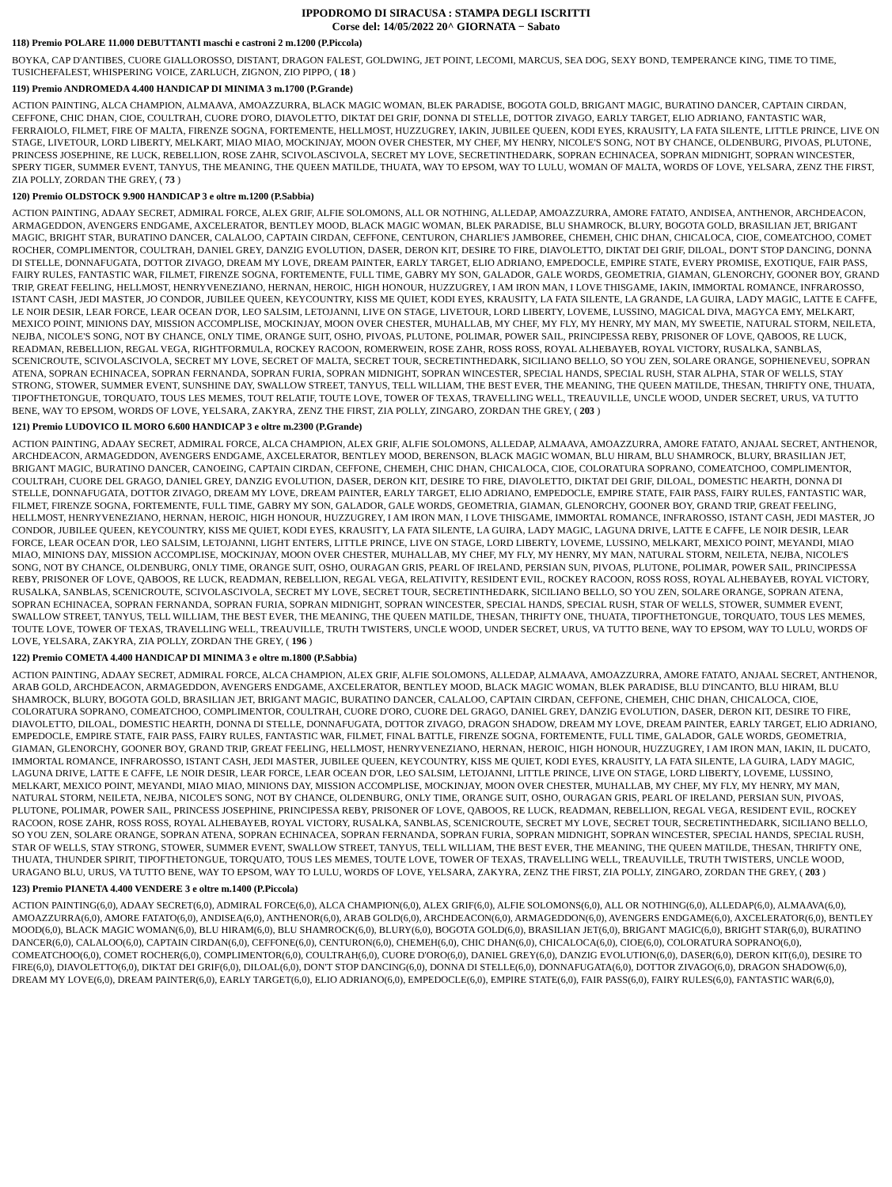IPPODROMO DI SIRACUSA : STAMPA DEGLI ISCRITTI
Corse del: 14/05/2022 20^ GIORNATA − Sabato
118) Premio POLARE 11.000 DEBUTTANTI maschi e castroni 2 m.1200 (P.Piccola)
BOYKA, CAP D'ANTIBES, CUORE GIALLOROSSO, DISTANT, DRAGON FALEST, GOLDWING, JET POINT, LECOMI, MARCUS, SEA DOG, SEXY BOND, TEMPERANCE KING, TIME TO TIME, TUSICHEFALEST, WHISPERING VOICE, ZARLUCH, ZIGNON, ZIO PIPPO, ( 18 )
119) Premio ANDROMEDA 4.400 HANDICAP DI MINIMA 3 m.1700 (P.Grande)
ACTION PAINTING, ALCA CHAMPION, ALMAAVA, AMOAZZURRA, BLACK MAGIC WOMAN, BLEK PARADISE, BOGOTA GOLD, BRIGANT MAGIC, BURATINO DANCER, CAPTAIN CIRDAN, CEFFONE, CHIC DHAN, CIOE, COULTRAH, CUORE D'ORO, DIAVOLETTO, DIKTAT DEI GRIF, DONNA DI STELLE, DOTTOR ZIVAGO, EARLY TARGET, ELIO ADRIANO, FANTASTIC WAR, FERRAIOLO, FILMET, FIRE OF MALTA, FIRENZE SOGNA, FORTEMENTE, HELLMOST, HUZZUGREY, IAKIN, JUBILEE QUEEN, KODI EYES, KRAUSITY, LA FATA SILENTE, LITTLE PRINCE, LIVE ON STAGE, LIVETOUR, LORD LIBERTY, MELKART, MIAO MIAO, MOCKINJAY, MOON OVER CHESTER, MY CHEF, MY HENRY, NICOLE'S SONG, NOT BY CHANCE, OLDENBURG, PIVOAS, PLUTONE, PRINCESS JOSEPHINE, RE LUCK, REBELLION, ROSE ZAHR, SCIVOLASCIVOLA, SECRET MY LOVE, SECRETINTHEDARK, SOPRAN ECHINACEA, SOPRAN MIDNIGHT, SOPRAN WINCESTER, SPERY TIGER, SUMMER EVENT, TANYUS, THE MEANING, THE QUEEN MATILDE, THUATA, WAY TO EPSOM, WAY TO LULU, WOMAN OF MALTA, WORDS OF LOVE, YELSARA, ZENZ THE FIRST, ZIA POLLY, ZORDAN THE GREY, ( 73 )
120) Premio OLDSTOCK 9.900 HANDICAP 3 e oltre m.1200 (P.Sabbia)
ACTION PAINTING, ADAAY SECRET, ADMIRAL FORCE, ALEX GRIF, ALFIE SOLOMONS, ALL OR NOTHING, ALLEDAP, AMOAZZURRA, AMORE FATATO, ANDISEA, ANTHENOR, ARCHDEACON, ARMAGEDDON, AVENGERS ENDGAME, AXCELERATOR, BENTLEY MOOD, BLACK MAGIC WOMAN, BLEK PARADISE, BLU SHAMROCK, BLURY, BOGOTA GOLD, BRASILIAN JET, BRIGANT MAGIC, BRIGHT STAR, BURATINO DANCER, CALALOO, CAPTAIN CIRDAN, CEFFONE, CENTURON, CHARLIE'S JAMBOREE, CHEMEH, CHIC DHAN, CHICALOCA, CIOE, COMEATCHOO, COMET ROCHER, COMPLIMENTOR, COULTRAH, DANIEL GREY, DANZIG EVOLUTION, DASER, DERON KIT, DESIRE TO FIRE, DIAVOLETTO, DIKTAT DEI GRIF, DILOAL, DON'T STOP DANCING, DONNA DI STELLE, DONNAFUGATA, DOTTOR ZIVAGO, DREAM MY LOVE, DREAM PAINTER, EARLY TARGET, ELIO ADRIANO, EMPEDOCLE, EMPIRE STATE, EVERY PROMISE, EXOTIQUE, FAIR PASS, FAIRY RULES, FANTASTIC WAR, FILMET, FIRENZE SOGNA, FORTEMENTE, FULL TIME, GABRY MY SON, GALADOR, GALE WORDS, GEOMETRIA, GIAMAN, GLENORCHY, GOONER BOY, GRAND TRIP, GREAT FEELING, HELLMOST, HENRYVENEZIANO, HERNAN, HEROIC, HIGH HONOUR, HUZZUGREY, I AM IRON MAN, I LOVE THISGAME, IAKIN, IMMORTAL ROMANCE, INFRAROSSO, ISTANT CASH, JEDI MASTER, JO CONDOR, JUBILEE QUEEN, KEYCOUNTRY, KISS ME QUIET, KODI EYES, KRAUSITY, LA FATA SILENTE, LA GRANDE, LA GUIRA, LADY MAGIC, LATTE E CAFFE, LE NOIR DESIR, LEAR FORCE, LEAR OCEAN D'OR, LEO SALSIM, LETOJANNI, LIVE ON STAGE, LIVETOUR, LORD LIBERTY, LOVEME, LUSSINO, MAGICAL DIVA, MAGYCA EMY, MELKART, MEXICO POINT, MINIONS DAY, MISSION ACCOMPLISE, MOCKINJAY, MOON OVER CHESTER, MUHALLAB, MY CHEF, MY FLY, MY HENRY, MY MAN, MY SWEETIE, NATURAL STORM, NEILETA, NEJBA, NICOLE'S SONG, NOT BY CHANCE, ONLY TIME, ORANGE SUIT, OSHO, PIVOAS, PLUTONE, POLIMAR, POWER SAIL, PRINCIPESSA REBY, PRISONER OF LOVE, QABOOS, RE LUCK, READMAN, REBELLION, REGAL VEGA, RIGHTFORMULA, ROCKEY RACOON, ROMERWEIN, ROSE ZAHR, ROSS ROSS, ROYAL ALHEBAYEB, ROYAL VICTORY, RUSALKA, SANBLAS, SCENICROUTE, SCIVOLASCIVOLA, SECRET MY LOVE, SECRET OF MALTA, SECRET TOUR, SECRETINTHEDARK, SICILIANO BELLO, SO YOU ZEN, SOLARE ORANGE, SOPHIENEVEU, SOPRAN ATENA, SOPRAN ECHINACEA, SOPRAN FERNANDA, SOPRAN FURIA, SOPRAN MIDNIGHT, SOPRAN WINCESTER, SPECIAL HANDS, SPECIAL RUSH, STAR ALPHA, STAR OF WELLS, STAY STRONG, STOWER, SUMMER EVENT, SUNSHINE DAY, SWALLOW STREET, TANYUS, TELL WILLIAM, THE BEST EVER, THE MEANING, THE QUEEN MATILDE, THESAN, THRIFTY ONE, THUATA, TIPOFTHETONGUE, TORQUATO, TOUS LES MEMES, TOUT RELATIF, TOUTE LOVE, TOWER OF TEXAS, TRAVELLING WELL, TREAUVILLE, UNCLE WOOD, UNDER SECRET, URUS, VA TUTTO BENE, WAY TO EPSOM, WORDS OF LOVE, YELSARA, ZAKYRA, ZENZ THE FIRST, ZIA POLLY, ZINGARO, ZORDAN THE GREY, ( 203 )
121) Premio LUDOVICO IL MORO 6.600 HANDICAP 3 e oltre m.2300 (P.Grande)
ACTION PAINTING, ADAAY SECRET, ADMIRAL FORCE, ALCA CHAMPION, ALEX GRIF, ALFIE SOLOMONS, ALLEDAP, ALMAAVA, AMOAZZURRA, AMORE FATATO, ANJAAL SECRET, ANTHENOR, ARCHDEACON, ARMAGEDDON, AVENGERS ENDGAME, AXCELERATOR, BENTLEY MOOD, BERENSON, BLACK MAGIC WOMAN, BLU HIRAM, BLU SHAMROCK, BLURY, BRASILIAN JET, BRIGANT MAGIC, BURATINO DANCER, CANOEING, CAPTAIN CIRDAN, CEFFONE, CHEMEH, CHIC DHAN, CHICALOCA, CIOE, COLORATURA SOPRANO, COMEATCHOO, COMPLIMENTOR, COULTRAH, CUORE DEL GRAGO, DANIEL GREY, DANZIG EVOLUTION, DASER, DERON KIT, DESIRE TO FIRE, DIAVOLETTO, DIKTAT DEI GRIF, DILOAL, DOMESTIC HEARTH, DONNA DI STELLE, DONNAFUGATA, DOTTOR ZIVAGO, DREAM MY LOVE, DREAM PAINTER, EARLY TARGET, ELIO ADRIANO, EMPEDOCLE, EMPIRE STATE, FAIR PASS, FAIRY RULES, FANTASTIC WAR, FILMET, FIRENZE SOGNA, FORTEMENTE, FULL TIME, GABRY MY SON, GALADOR, GALE WORDS, GEOMETRIA, GIAMAN, GLENORCHY, GOONER BOY, GRAND TRIP, GREAT FEELING, HELLMOST, HENRYVENEZIANO, HERNAN, HEROIC, HIGH HONOUR, HUZZUGREY, I AM IRON MAN, I LOVE THISGAME, IMMORTAL ROMANCE, INFRAROSSO, ISTANT CASH, JEDI MASTER, JO CONDOR, JUBILEE QUEEN, KEYCOUNTRY, KISS ME QUIET, KODI EYES, KRAUSITY, LA FATA SILENTE, LA GUIRA, LADY MAGIC, LAGUNA DRIVE, LATTE E CAFFE, LE NOIR DESIR, LEAR FORCE, LEAR OCEAN D'OR, LEO SALSIM, LETOJANNI, LIGHT ENTERS, LITTLE PRINCE, LIVE ON STAGE, LORD LIBERTY, LOVEME, LUSSINO, MELKART, MEXICO POINT, MEYANDI, MIAO MIAO, MINIONS DAY, MISSION ACCOMPLISE, MOCKINJAY, MOON OVER CHESTER, MUHALLAB, MY CHEF, MY FLY, MY HENRY, MY MAN, NATURAL STORM, NEILETA, NEJBA, NICOLE'S SONG, NOT BY CHANCE, OLDENBURG, ONLY TIME, ORANGE SUIT, OSHO, OURAGAN GRIS, PEARL OF IRELAND, PERSIAN SUN, PIVOAS, PLUTONE, POLIMAR, POWER SAIL, PRINCIPESSA REBY, PRISONER OF LOVE, QABOOS, RE LUCK, READMAN, REBELLION, REGAL VEGA, RELATIVITY, RESIDENT EVIL, ROCKEY RACOON, ROSS ROSS, ROYAL ALHEBAYEB, ROYAL VICTORY, RUSALKA, SANBLAS, SCENICROUTE, SCIVOLASCIVOLA, SECRET MY LOVE, SECRET TOUR, SECRETINTHEDARK, SICILIANO BELLO, SO YOU ZEN, SOLARE ORANGE, SOPRAN ATENA, SOPRAN ECHINACEA, SOPRAN FERNANDA, SOPRAN FURIA, SOPRAN MIDNIGHT, SOPRAN WINCESTER, SPECIAL HANDS, SPECIAL RUSH, STAR OF WELLS, STOWER, SUMMER EVENT, SWALLOW STREET, TANYUS, TELL WILLIAM, THE BEST EVER, THE MEANING, THE QUEEN MATILDE, THESAN, THRIFTY ONE, THUATA, TIPOFTHETONGUE, TORQUATO, TOUS LES MEMES, TOUTE LOVE, TOWER OF TEXAS, TRAVELLING WELL, TREAUVILLE, TRUTH TWISTERS, UNCLE WOOD, UNDER SECRET, URUS, VA TUTTO BENE, WAY TO EPSOM, WAY TO LULU, WORDS OF LOVE, YELSARA, ZAKYRA, ZIA POLLY, ZORDAN THE GREY, ( 196 )
122) Premio COMETA 4.400 HANDICAP DI MINIMA 3 e oltre m.1800 (P.Sabbia)
ACTION PAINTING, ADAAY SECRET, ADMIRAL FORCE, ALCA CHAMPION, ALEX GRIF, ALFIE SOLOMONS, ALLEDAP, ALMAAVA, AMOAZZURRA, AMORE FATATO, ANJAAL SECRET, ANTHENOR, ARAB GOLD, ARCHDEACON, ARMAGEDDON, AVENGERS ENDGAME, AXCELERATOR, BENTLEY MOOD, BLACK MAGIC WOMAN, BLEK PARADISE, BLU D'INCANTO, BLU HIRAM, BLU SHAMROCK, BLURY, BOGOTA GOLD, BRASILIAN JET, BRIGANT MAGIC, BURATINO DANCER, CALALOO, CAPTAIN CIRDAN, CEFFONE, CHEMEH, CHIC DHAN, CHICALOCA, CIOE, COLORATURA SOPRANO, COMEATCHOO, COMPLIMENTOR, COULTRAH, CUORE D'ORO, CUORE DEL GRAGO, DANIEL GREY, DANZIG EVOLUTION, DASER, DERON KIT, DESIRE TO FIRE, DIAVOLETTO, DILOAL, DOMESTIC HEARTH, DONNA DI STELLE, DONNAFUGATA, DOTTOR ZIVAGO, DRAGON SHADOW, DREAM MY LOVE, DREAM PAINTER, EARLY TARGET, ELIO ADRIANO, EMPEDOCLE, EMPIRE STATE, FAIR PASS, FAIRY RULES, FANTASTIC WAR, FILMET, FINAL BATTLE, FIRENZE SOGNA, FORTEMENTE, FULL TIME, GALADOR, GALE WORDS, GEOMETRIA, GIAMAN, GLENORCHY, GOONER BOY, GRAND TRIP, GREAT FEELING, HELLMOST, HENRYVENEZIANO, HERNAN, HEROIC, HIGH HONOUR, HUZZUGREY, I AM IRON MAN, IAKIN, IL DUCATO, IMMORTAL ROMANCE, INFRAROSSO, ISTANT CASH, JEDI MASTER, JUBILEE QUEEN, KEYCOUNTRY, KISS ME QUIET, KODI EYES, KRAUSITY, LA FATA SILENTE, LA GUIRA, LADY MAGIC, LAGUNA DRIVE, LATTE E CAFFE, LE NOIR DESIR, LEAR FORCE, LEAR OCEAN D'OR, LEO SALSIM, LETOJANNI, LITTLE PRINCE, LIVE ON STAGE, LORD LIBERTY, LOVEME, LUSSINO, MELKART, MEXICO POINT, MEYANDI, MIAO MIAO, MINIONS DAY, MISSION ACCOMPLISE, MOCKINJAY, MOON OVER CHESTER, MUHALLAB, MY CHEF, MY FLY, MY HENRY, MY MAN, NATURAL STORM, NEILETA, NEJBA, NICOLE'S SONG, NOT BY CHANCE, OLDENBURG, ONLY TIME, ORANGE SUIT, OSHO, OURAGAN GRIS, PEARL OF IRELAND, PERSIAN SUN, PIVOAS, PLUTONE, POLIMAR, POWER SAIL, PRINCESS JOSEPHINE, PRINCIPESSA REBY, PRISONER OF LOVE, QABOOS, RE LUCK, READMAN, REBELLION, REGAL VEGA, RESIDENT EVIL, ROCKEY RACOON, ROSE ZAHR, ROSS ROSS, ROYAL ALHEBAYEB, ROYAL VICTORY, RUSALKA, SANBLAS, SCENICROUTE, SECRET MY LOVE, SECRET TOUR, SECRETINTHEDARK, SICILIANO BELLO, SO YOU ZEN, SOLARE ORANGE, SOPRAN ATENA, SOPRAN ECHINACEA, SOPRAN FERNANDA, SOPRAN FURIA, SOPRAN MIDNIGHT, SOPRAN WINCESTER, SPECIAL HANDS, SPECIAL RUSH, STAR OF WELLS, STAY STRONG, STOWER, SUMMER EVENT, SWALLOW STREET, TANYUS, TELL WILLIAM, THE BEST EVER, THE MEANING, THE QUEEN MATILDE, THESAN, THRIFTY ONE, THUATA, THUNDER SPIRIT, TIPOFTHETONGUE, TORQUATO, TOUS LES MEMES, TOUTE LOVE, TOWER OF TEXAS, TRAVELLING WELL, TREAUVILLE, TRUTH TWISTERS, UNCLE WOOD, URAGANO BLU, URUS, VA TUTTO BENE, WAY TO EPSOM, WAY TO LULU, WORDS OF LOVE, YELSARA, ZAKYRA, ZENZ THE FIRST, ZIA POLLY, ZINGARO, ZORDAN THE GREY, ( 203 )
123) Premio PIANETA 4.400 VENDERE 3 e oltre m.1400 (P.Piccola)
ACTION PAINTING(6,0), ADAAY SECRET(6,0), ADMIRAL FORCE(6,0), ALCA CHAMPION(6,0), ALEX GRIF(6,0), ALFIE SOLOMONS(6,0), ALL OR NOTHING(6,0), ALLEDAP(6,0), ALMAAVA(6,0), AMOAZZURRA(6,0), AMORE FATATO(6,0), ANDISEA(6,0), ANTHENOR(6,0), ARAB GOLD(6,0), ARCHDEACON(6,0), ARMAGEDDON(6,0), AVENGERS ENDGAME(6,0), AXCELERATOR(6,0), BENTLEY MOOD(6,0), BLACK MAGIC WOMAN(6,0), BLU HIRAM(6,0), BLU SHAMROCK(6,0), BLURY(6,0), BOGOTA GOLD(6,0), BRASILIAN JET(6,0), BRIGANT MAGIC(6,0), BRIGHT STAR(6,0), BURATINO DANCER(6,0), CALALOO(6,0), CAPTAIN CIRDAN(6,0), CEFFONE(6,0), CENTURON(6,0), CHEMEH(6,0), CHIC DHAN(6,0), CHICALOCA(6,0), CIOE(6,0), COLORATURA SOPRANO(6,0), COMEATCHOO(6,0), COMET ROCHER(6,0), COMPLIMENTOR(6,0), COULTRAH(6,0), CUORE D'ORO(6,0), DANIEL GREY(6,0), DANZIG EVOLUTION(6,0), DASER(6,0), DERON KIT(6,0), DESIRE TO FIRE(6,0), DIAVOLETTO(6,0), DIKTAT DEI GRIF(6,0), DILOAL(6,0), DON'T STOP DANCING(6,0), DONNA DI STELLE(6,0), DONNAFUGATA(6,0), DOTTOR ZIVAGO(6,0), DRAGON SHADOW(6,0), DREAM MY LOVE(6,0), DREAM PAINTER(6,0), EARLY TARGET(6,0), ELIO ADRIANO(6,0), EMPEDOCLE(6,0), EMPIRE STATE(6,0), FAIR PASS(6,0), FAIRY RULES(6,0), FANTASTIC WAR(6,0),